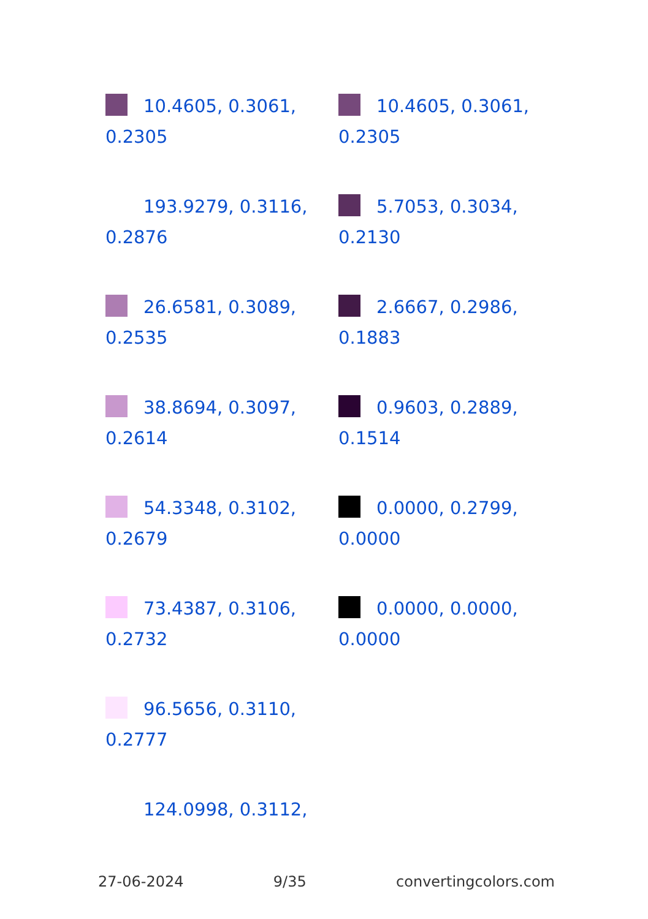10.4605, 0.3061,
0.2305
193.9279, 0.3116,
0.2876
26.6581, 0.3089,
0.2535
38.8694, 0.3097,
0.2614
54.3348, 0.3102,
0.2679
73.4387, 0.3106,
0.2732
96.5656, 0.3110,
0.2777
124.0998, 0.3112,
10.4605, 0.3061,
0.2305
5.7053, 0.3034,
0.2130
2.6667, 0.2986,
0.1883
0.9603, 0.2889,
0.1514
0.0000, 0.2799,
0.0000
0.0000, 0.0000,
0.0000
27-06-2024 9/35 convertingcolors.com